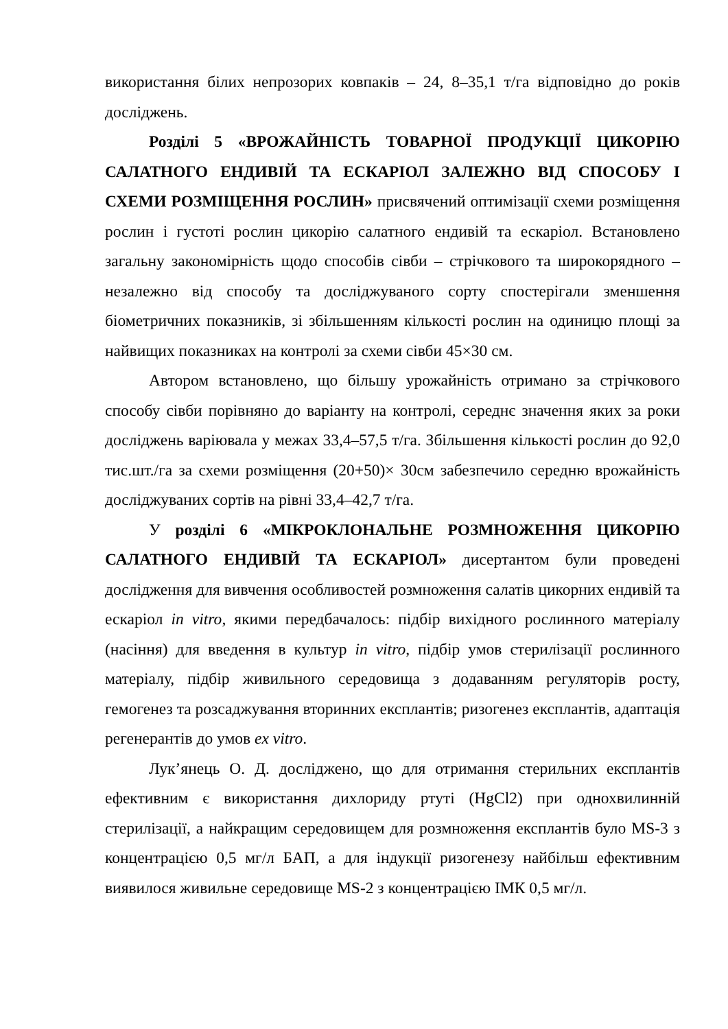використання білих непрозорих ковпаків – 24, 8–35,1 т/га відповідно до років досліджень.
Розділі 5 «ВРОЖАЙНІСТЬ ТОВАРНОЇ ПРОДУКЦІЇ ЦИКОРІЮ САЛАТНОГО ЕНДИВІЙ ТА ЕСКАРІОЛ ЗАЛЕЖНО ВІД СПОСОБУ І СХЕМИ РОЗМІЩЕННЯ РОСЛИН» присвячений оптимізації схеми розміщення рослин і густоті рослин цикорію салатного ендивій та ескаріол. Встановлено загальну закономірність щодо способів сівби – стрічкового та широкорядного – незалежно від способу та досліджуваного сорту спостерігали зменшення біометричних показників, зі збільшенням кількості рослин на одиницю площі за найвищих показниках на контролі за схеми сівби 45×30 см.
Автором встановлено, що більшу урожайність отримано за стрічкового способу сівби порівняно до варіанту на контролі, середнє значення яких за роки досліджень варіювала у межах 33,4–57,5 т/га. Збільшення кількості рослин до 92,0 тис.шт./га за схеми розміщення (20+50)× 30см забезпечило середню врожайність досліджуваних сортів на рівні 33,4–42,7 т/га.
У розділі 6 «МІКРОКЛОНАЛЬНЕ РОЗМНОЖЕННЯ ЦИКОРІЮ САЛАТНОГО ЕНДИВІЙ ТА ЕСКАРІОЛ» дисертантом були проведені дослідження для вивчення особливостей розмноження салатів цикорних ендивій та ескаріол in vitro, якими передбачалось: підбір вихідного рослинного матеріалу (насіння) для введення в культур in vitro, підбір умов стерилізації рослинного матеріалу, підбір живильного середовища з додаванням регуляторів росту, гемогенез та розсаджування вторинних експлантів; ризогенез експлантів, адаптація регенерантів до умов ex vitro.
Лук’янець О. Д. досліджено, що для отримання стерильних експлантів ефективним є використання дихлориду ртуті (HgCl2) при однохвилинній стерилізації, а найкращим середовищем для розмноження експлантів було MS-3 з концентрацією 0,5 мг/л БАП, а для індукції ризогенезу найбільш ефективним виявилося живильне середовище MS-2 з концентрацією ІМК 0,5 мг/л.